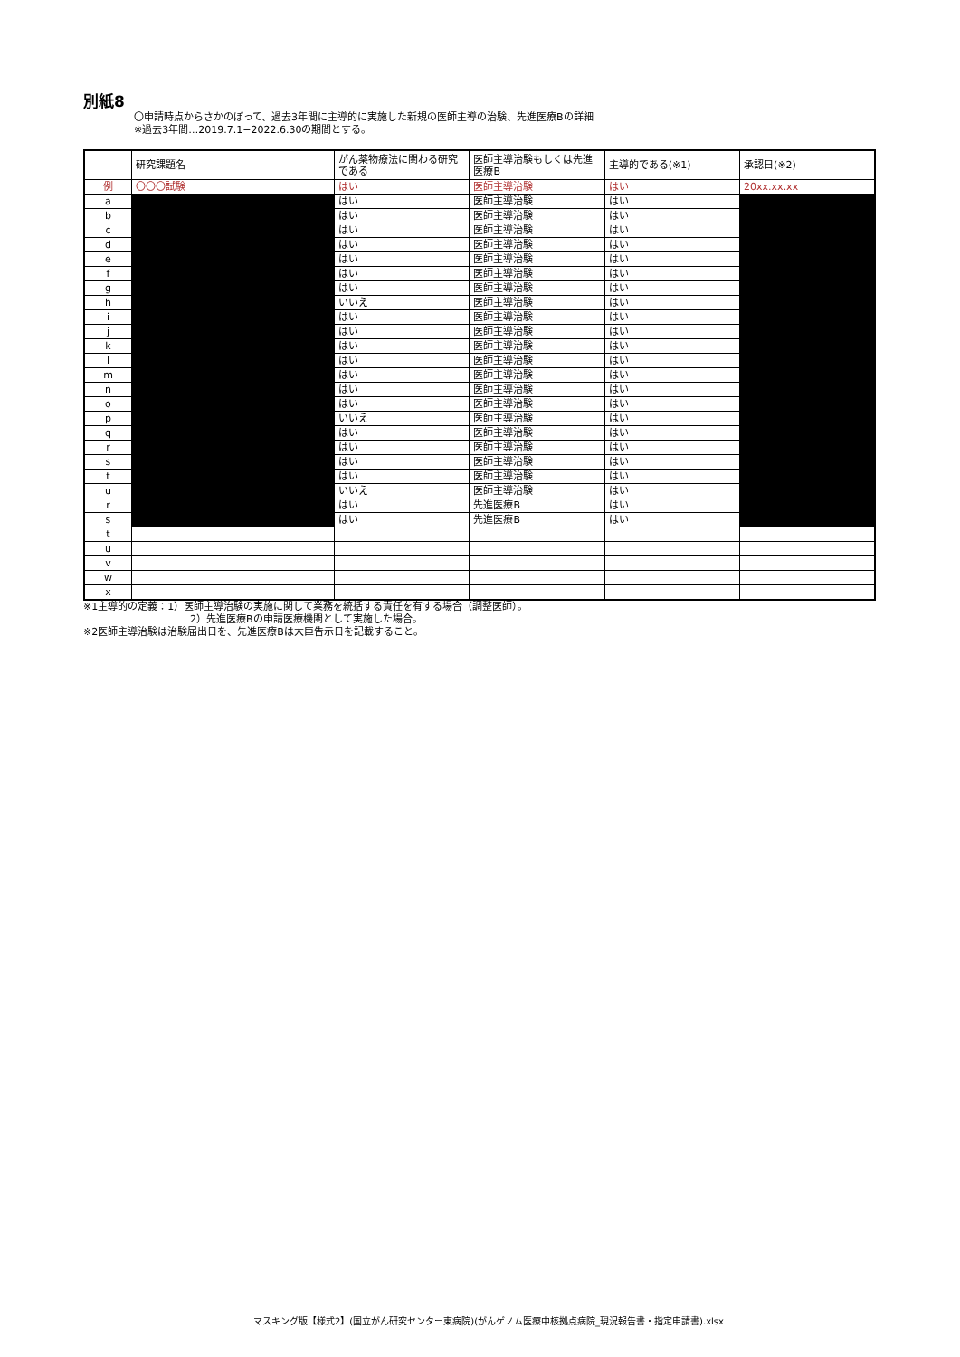別紙8
〇申請時点からさかのぼって、過去3年間に主導的に実施した新規の医師主導の治験、先進医療Bの詳細
※過去3年間…2019.7.1−2022.6.30の期間とする。
| | 研究課題名 | がん薬物療法に関わる研究である | 医師主導治験もしくは先進医療B | 主導的である(※1) | 承認日(※2) |
| --- | --- | --- | --- | --- | --- |
| 例 | 〇〇〇試験 | はい | 医師主導治験 | はい | 20xx.xx.xx |
| a | | はい | 医師主導治験 | はい | |
| b | | はい | 医師主導治験 | はい | |
| c | | はい | 医師主導治験 | はい | |
| d | | はい | 医師主導治験 | はい | |
| e | | はい | 医師主導治験 | はい | |
| f | | はい | 医師主導治験 | はい | |
| g | | はい | 医師主導治験 | はい | |
| h | | いいえ | 医師主導治験 | はい | |
| i | | はい | 医師主導治験 | はい | |
| j | | はい | 医師主導治験 | はい | |
| k | | はい | 医師主導治験 | はい | |
| l | | はい | 医師主導治験 | はい | |
| m | | はい | 医師主導治験 | はい | |
| n | | はい | 医師主導治験 | はい | |
| o | | はい | 医師主導治験 | はい | |
| p | | いいえ | 医師主導治験 | はい | |
| q | | はい | 医師主導治験 | はい | |
| r | | はい | 医師主導治験 | はい | |
| s | | はい | 医師主導治験 | はい | |
| t | | はい | 医師主導治験 | はい | |
| u | | いいえ | 医師主導治験 | はい | |
| r | | はい | 先進医療B | はい | |
| s | | はい | 先進医療B | はい | |
| t | | | | | |
| u | | | | | |
| v | | | | | |
| w | | | | | |
| x | | | | | |
※1主導的の定義：1）医師主導治験の実施に関して業務を統括する責任を有する場合（調整医師）。
2）先進医療Bの申請医療機関として実施した場合。
※2医師主導治験は治験届出日を、先進医療Bは大臣告示日を記載すること。
マスキング版【様式2】(国立がん研究センター東病院)(がんゲノム医療中核拠点病院_現況報告書・指定申請書).xlsx